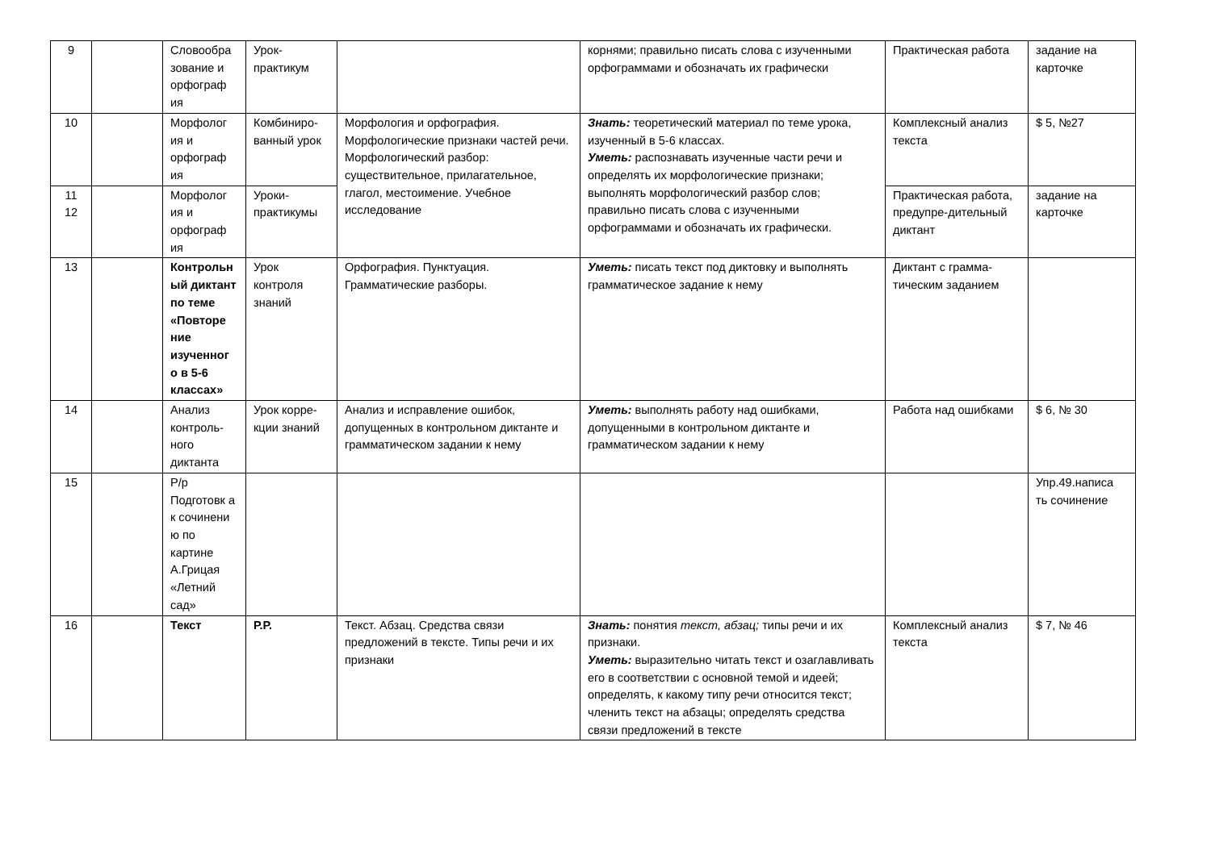| 9 | | Словообра зование и орфограф ия | Урок-практикум | | корнями; правильно писать слова с изученными орфограммами и обозначать их графически | Практическая работа | задание на карточке |
| 10 | | Морфолог ия и орфограф ия | Комбиниро-ванный урок | Морфология и орфография. Морфологические признаки частей речи. Морфологический разбор: существительное, прилагательное, глагол, местоимение. Учебное исследование | Знать: теоретический материал по теме урока, изученный в 5-6 классах. Уметь: распознавать изученные части речи и определять их морфологические признаки; выполнять морфологический разбор слов; правильно писать слова с изученными орфограммами и обозначать их графически. | Комплексный анализ текста | $ 5, №27 |
| 11 12 | | Морфолог ия и орфограф ия | Уроки-практикумы | | | Практическая работа, предупре-дительный диктант | задание на карточке |
| 13 | | Контрольн ый диктант по теме «Повторе ние изученног о в 5-6 классах» | Урок контроля знаний | Орфография. Пунктуация. Грамматические разборы. | Уметь: писать текст под диктовку и выполнять грамматическое задание к нему | Диктант с грамма-тическим заданием | |
| 14 | | Анализ контроль-ного диктанта | Урок корре-кции знаний | Анализ и исправление ошибок, допущенных в контрольном диктанте и грамматическом задании к нему | Уметь: выполнять работу над ошибками, допущенными в контрольном диктанте и грамматическом задании к нему | Работа над ошибками | $ 6, № 30 |
| 15 | | Р/р Подготовк а к сочинени ю по картине А.Грицая «Летний сад» | | | | | Упр.49.написа ть сочинение |
| 16 | | Текст | Р.Р. | Текст. Абзац. Средства связи предложений в тексте. Типы речи и их признаки | Знать: понятия текст, абзац; типы речи и их признаки. Уметь: выразительно читать текст и озаглавливать его в соответствии с основной темой и идеей; определять, к какому типу речи относится текст; членить текст на абзацы; определять средства связи предложений в тексте | Комплексный анализ текста | $ 7, № 46 |